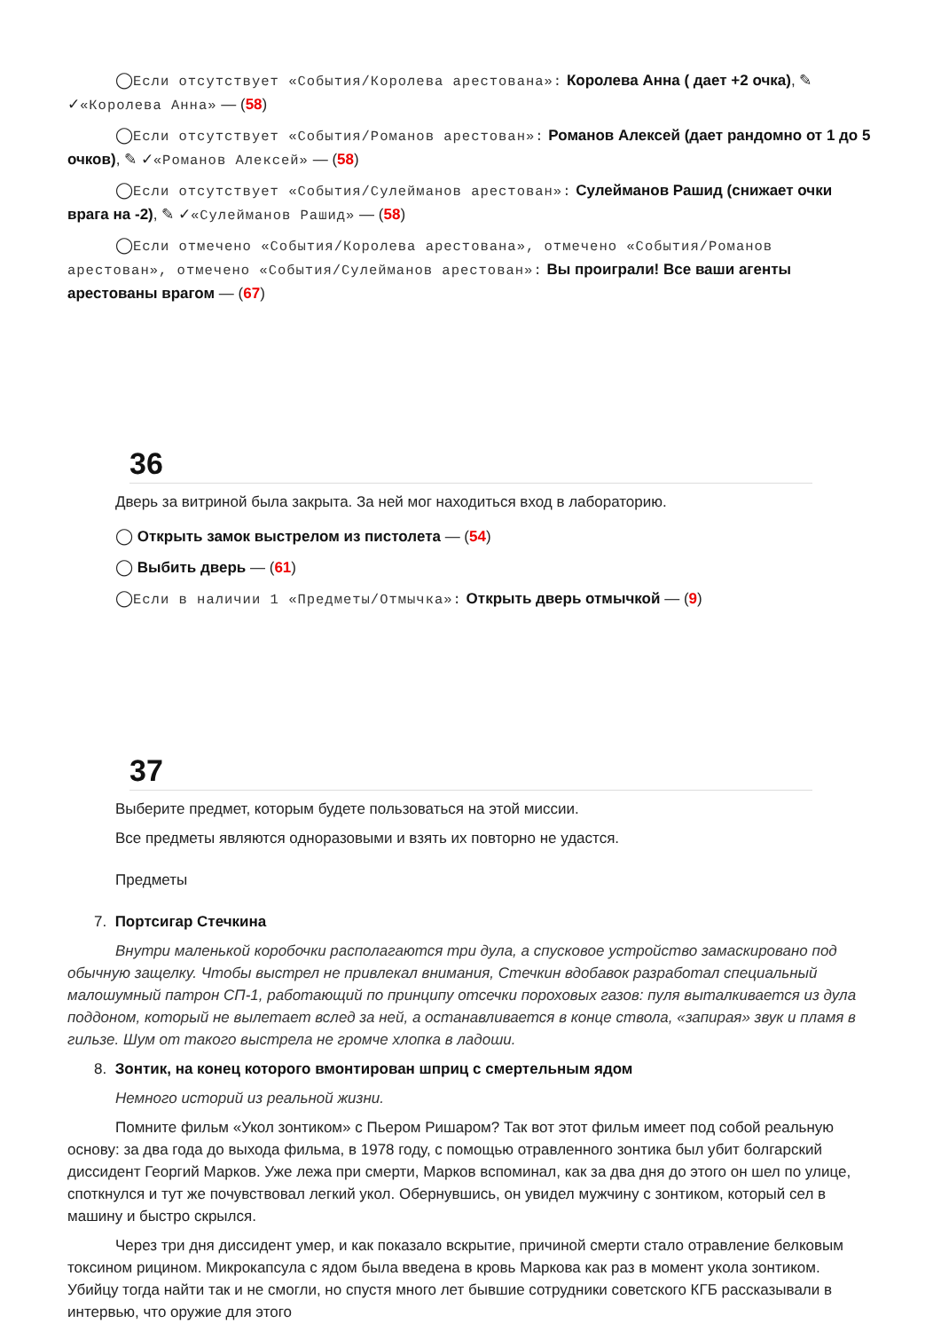◯Если отсутствует «События/Королева арестована»: Королева Анна ( дает +2 очка), ✎ ✓«Королева Анна» — (58)
◯Если отсутствует «События/Романов арестован»: Романов Алексей (дает рандомно от 1 до 5 очков), ✎ ✓«Романов Алексей» — (58)
◯Если отсутствует «События/Сулейманов арестован»: Сулейманов Рашид (снижает очки врага на -2), ✎ ✓«Сулейманов Рашид» — (58)
◯Если отмечено «События/Королева арестована», отмечено «События/Романов арестован», отмечено «События/Сулейманов арестован»: Вы проиграли! Все ваши агенты арестованы врагом — (67)
36
Дверь за витриной была закрыта. За ней мог находиться вход в лабораторию.
◯ Открыть замок выстрелом из пистолета — (54)
◯ Выбить дверь — (61)
◯Если в наличии 1 «Предметы/Отмычка»: Открыть дверь отмычкой — (9)
37
Выберите предмет, которым будете пользоваться на этой миссии.
Все предметы являются одноразовыми и взять их повторно не удастся.
Предметы
7. Портсигар Стечкина
Внутри маленькой коробочки располагаются три дула, а спусковое устройство замаскировано под обычную защелку. Чтобы выстрел не привлекал внимания, Стечкин вдобавок разработал специальный малошумный патрон СП-1, работающий по принципу отсечки пороховых газов: пуля выталкивается из дула поддоном, который не вылетает вслед за ней, а останавливается в конце ствола, «запирая» звук и пламя в гильзе. Шум от такого выстрела не громче хлопка в ладоши.
8. Зонтик, на конец которого вмонтирован шприц с смертельным ядом
Немного историй из реальной жизни.
Помните фильм «Укол зонтиком» с Пьером Ришаром? Так вот этот фильм имеет под собой реальную основу: за два года до выхода фильма, в 1978 году, с помощью отравленного зонтика был убит болгарский диссидент Георгий Марков. Уже лежа при смерти, Марков вспоминал, как за два дня до этого он шел по улице, споткнулся и тут же почувствовал легкий укол. Обернувшись, он увидел мужчину с зонтиком, который сел в машину и быстро скрылся.
Через три дня диссидент умер, и как показало вскрытие, причиной смерти стало отравление белковым токсином рицином. Микрокапсула с ядом была введена в кровь Маркова как раз в момент укола зонтиком. Убийцу тогда найти так и не смогли, но спустя много лет бывшие сотрудники советского КГБ рассказывали в интервью, что оружие для этого